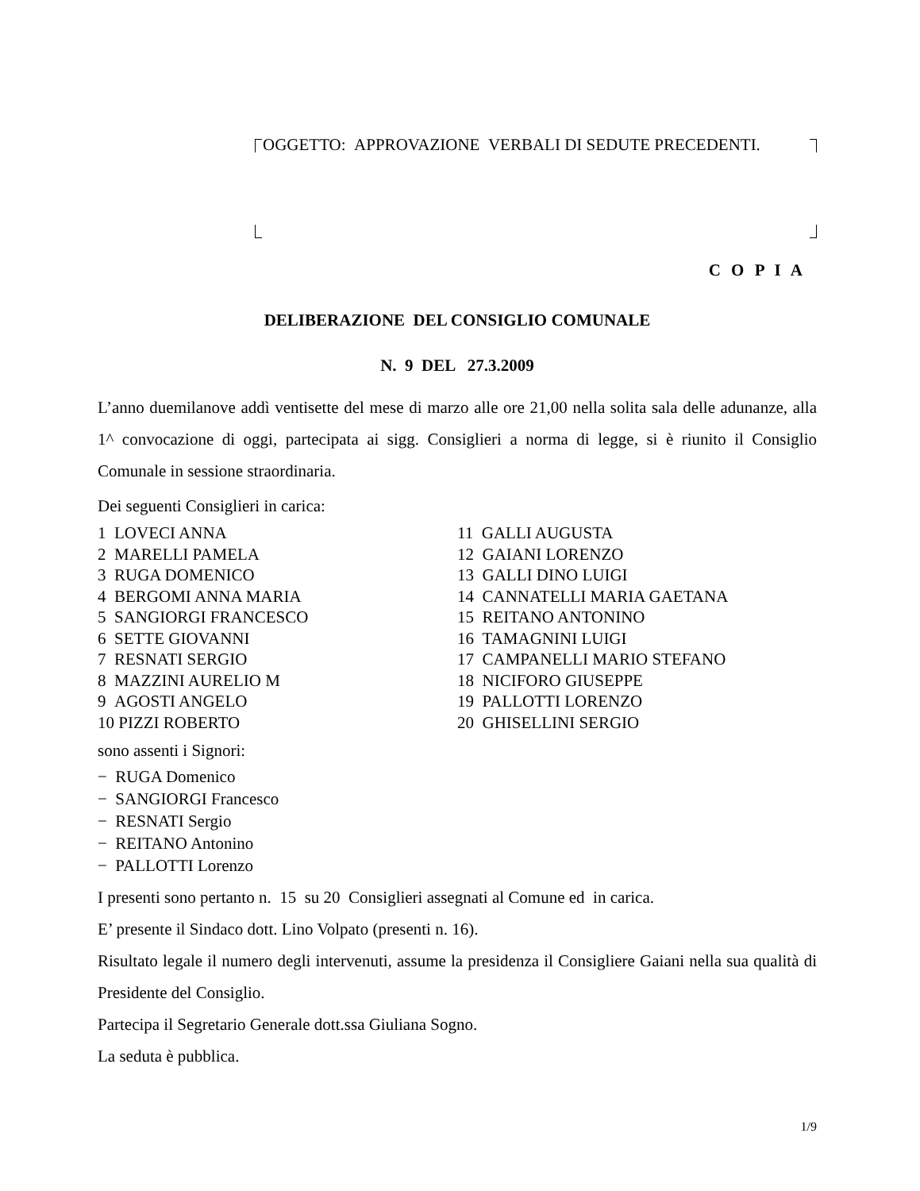OGGETTO: APPROVAZIONE VERBALI DI SEDUTE PRECEDENTI.
C O P I A
DELIBERAZIONE DEL CONSIGLIO COMUNALE
N. 9 DEL 27.3.2009
L’anno duemilanove addì ventisette del mese di marzo alle ore 21,00 nella solita sala delle adunanze, alla 1^ convocazione di oggi, partecipata ai sigg. Consiglieri a norma di legge, si è riunito il Consiglio Comunale in sessione straordinaria.
Dei seguenti Consiglieri in carica:
1 LOVECI ANNA
2 MARELLI PAMELA
3 RUGA DOMENICO
4 BERGOMI ANNA MARIA
5 SANGIORGI FRANCESCO
6 SETTE GIOVANNI
7 RESNATI SERGIO
8 MAZZINI AURELIO M
9 AGOSTI ANGELO
10 PIZZI ROBERTO
11 GALLI AUGUSTA
12 GAIANI LORENZO
13 GALLI DINO LUIGI
14 CANNATELLI MARIA GAETANA
15 REITANO ANTONINO
16 TAMAGNINI LUIGI
17 CAMPANELLI MARIO STEFANO
18 NICIFORO GIUSEPPE
19 PALLOTTI LORENZO
20 GHISELLINI SERGIO
sono assenti i Signori:
− RUGA Domenico
− SANGIORGI Francesco
− RESNATI Sergio
− REITANO Antonino
− PALLOTTI Lorenzo
I presenti sono pertanto n. 15 su 20 Consiglieri assegnati al Comune ed in carica.
E’ presente il Sindaco dott. Lino Volpato (presenti n. 16).
Risultato legale il numero degli intervenuti, assume la presidenza il Consigliere Gaiani nella sua qualità di Presidente del Consiglio.
Partecipa il Segretario Generale dott.ssa Giuliana Sogno.
La seduta è pubblica.
1/9